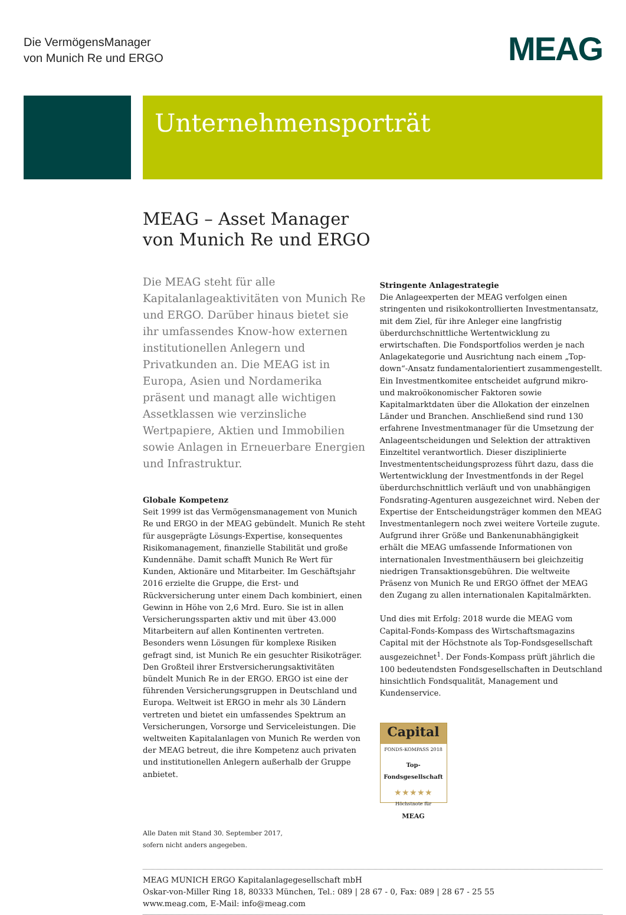Die VermögensManager
von Munich Re und ERGO
MEAG
Unternehmensporträt
MEAG – Asset Manager
von Munich Re und ERGO
Die MEAG steht für alle Kapitalanlageaktivitäten von Munich Re und ERGO. Darüber hinaus bietet sie ihr umfassendes Know-how externen institutionellen Anlegern und Privatkunden an. Die MEAG ist in Europa, Asien und Nordamerika präsent und managt alle wichtigen Assetklassen wie verzinsliche Wertpapiere, Aktien und Immobilien sowie Anlagen in Erneuerbare Energien und Infrastruktur.
Globale Kompetenz
Seit 1999 ist das Vermögensmanagement von Munich Re und ERGO in der MEAG gebündelt. Munich Re steht für ausgeprägte Lösungs-Expertise, konsequentes Risikomanagement, finanzielle Stabilität und große Kundennähe. Damit schafft Munich Re Wert für Kunden, Aktionäre und Mitarbeiter. Im Geschäftsjahr 2016 erzielte die Gruppe, die Erst- und Rückversicherung unter einem Dach kombiniert, einen Gewinn in Höhe von 2,6 Mrd. Euro. Sie ist in allen Versicherungssparten aktiv und mit über 43.000 Mitarbeitern auf allen Kontinenten vertreten. Besonders wenn Lösungen für komplexe Risiken gefragt sind, ist Munich Re ein gesuchter Risikoträger. Den Großteil ihrer Erstversicherungsaktivitäten bündelt Munich Re in der ERGO. ERGO ist eine der führenden Versicherungsgruppen in Deutschland und Europa. Weltweit ist ERGO in mehr als 30 Ländern vertreten und bietet ein umfassendes Spektrum an Versicherungen, Vorsorge und Serviceleistungen. Die weltweiten Kapitalanlagen von Munich Re werden von der MEAG betreut, die ihre Kompetenz auch privaten und institutionellen Anlegern außerhalb der Gruppe anbietet.
Alle Daten mit Stand 30. September 2017,
sofern nicht anders angegeben.
Stringente Anlagestrategie
Die Anlageexperten der MEAG verfolgen einen stringenten und risikokontrollierten Investmentansatz, mit dem Ziel, für ihre Anleger eine langfristig überdurchschnittliche Wertentwicklung zu erwirtschaften. Die Fondsportfolios werden je nach Anlagekategorie und Ausrichtung nach einem „Top-down“-Ansatz fundamentalorientiert zusammengestellt. Ein Investmentkomitee entscheidet aufgrund mikro- und makroökonomischer Faktoren sowie Kapitalmarktdaten über die Allokation der einzelnen Länder und Branchen. Anschließend sind rund 130 erfahrene Investmentmanager für die Umsetzung der Anlageentscheidungen und Selektion der attraktiven Einzeltitel verantwortlich. Dieser disziplinierte Investmententscheidungsprozess führt dazu, dass die Wertentwicklung der Investmentfonds in der Regel überdurchschnittlich verläuft und von unabhängigen Fondsrating-Agenturen ausgezeichnet wird. Neben der Expertise der Entscheidungsträger kommen den MEAG Investmentanlegern noch zwei weitere Vorteile zugute. Aufgrund ihrer Größe und Bankenunabhängigkeit erhält die MEAG umfassende Informationen von internationalen Investmenthäusern bei gleichzeitig niedrigen Transaktionsgebühren. Die weltweite Präsenz von Munich Re und ERGO öffnet der MEAG den Zugang zu allen internationalen Kapitalmärkten.
Und dies mit Erfolg: 2018 wurde die MEAG vom Capital-Fonds-Kompass des Wirtschaftsmagazins Capital mit der Höchstnote als Top-Fondsgesellschaft ausgezeichnet<sup>1</sup>. Der Fonds-Kompass prüft jährlich die 100 bedeutendsten Fondsgesellschaften in Deutschland hinsichtlich Fondsqualität, Management und Kundenservice.
Capital
FONDS-KOMPASS 2018
Top-Fondsgesellschaft
★★★★★
Höchstnote für
MEAG
MEAG MUNICH ERGO Kapitalanlagegesellschaft mbH
Oskar-von-Miller Ring 18, 80333 München, Tel.: 089 | 28 67 - 0, Fax: 089 | 28 67 - 25 55
www.meag.com, E-Mail: info@meag.com